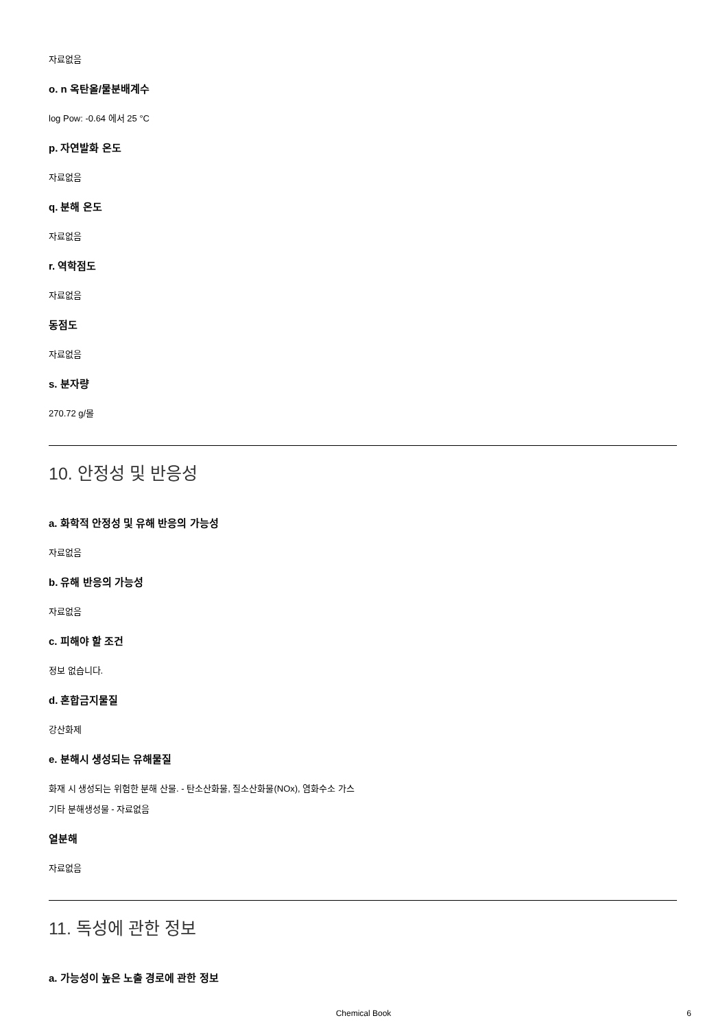자료없음
o. n 옥탄올/물분배계수
log Pow: -0.64 에서 25 °C
p. 자연발화 온도
자료없음
q. 분해 온도
자료없음
r. 역학점도
자료없음
동점도
자료없음
s. 분자량
270.72 g/몰
10. 안정성 및 반응성
a. 화학적 안정성 및 유해 반응의 가능성
자료없음
b. 유해 반응의 가능성
자료없음
c. 피해야 할 조건
정보 없습니다.
d. 혼합금지물질
강산화제
e. 분해시 생성되는 유해물질
화재 시 생성되는 위험한 분해 산물. - 탄소산화물, 질소산화물(NOx), 염화수소 가스
기타 분해생성물 - 자료없음
열분해
자료없음
11. 독성에 관한 정보
a. 가능성이 높은 노출 경로에 관한 정보
Chemical Book 6